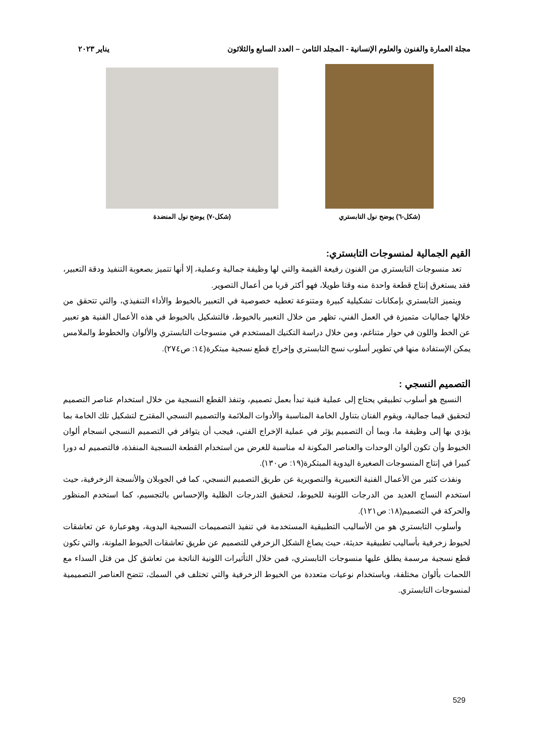مجلة العمارة والفنون والعلوم الإنسانية - المجلد الثامن – العدد السابع والثلاثون يناير ٢٠٢٣
(شكل-٦) يوضح نول التابستري (شكل-٧) يوضح نول المنضدة
القيم الجمالية لمنسوجات التابستري:
تعد منسوجات التابستري من الفنون رفيعة القيمة والتي لها وظيفة جمالية وعملية، إلا أنها تتميز بصعوبة التنفيذ ودقة التعبير، فقد يستغرق إنتاج قطعة واحدة منه وقتا طويلا، فهو أكثر قربا من أعمال التصوير.
ويتميز التابستري بإمكانات تشكيلية كبيرة ومتنوعة تعطيه خصوصية في التعبير بالخيوط والأداء التنفيذي، والتي تتحقق من خلالها جماليات متميزة في العمل الفني، تظهر من خلال التعبير بالخيوط، فالتشكيل بالخيوط في هذه الأعمال الفنية هو تعبير عن الخط واللون في حوار متناغم، ومن خلال دراسة التكنيك المستخدم في منسوجات التابستري والألوان والخطوط والملامس يمكن الإستفادة منها في تطوير أسلوب نسج التابستري وإخراج قطع نسجية مبتكرة(١٤: ص٢٧٤).
التصميم النسجي :
النسيج هو أسلوب تطبيقي يحتاج إلى عملية فنية تبدأ بعمل تصميم، وتنفذ القطع النسجية من خلال استخدام عناصر التصميم لتحقيق قيما جمالية، ويقوم الفنان بتناول الخامة المناسبة والأدوات الملائمة والتصميم النسجي المقترح لتشكيل تلك الخامة بما يؤدي بها إلى وظيفة ما، وبما أن التصميم يؤثر في عملية الإخراج الفني، فيجب أن يتوافر في التصميم النسجي انسجام ألوان الخيوط وأن تكون ألوان الوحدات والعناصر المكونة له مناسبة للغرض من استخدام القطعة النسجية المنفذة، فالتصميم له دورا كبيرا في إنتاج المنسوجات الصغيرة اليدوية المبتكرة(١٩: ص١٣٠).
ونفذت كثير من الأعمال الفنية التعبيرية والتصويرية عن طريق التصميم النسجي، كما في الجوبلان والأنسجة الزخرفية، حيث استخدم النساج العديد من الدرجات اللونية للخيوط، لتحقيق التدرجات الظلية والإحساس بالتجسيم، كما استخدم المنظور والحركة في التصميم(١٨: ص١٢١).
وأسلوب التابستري هو من الأساليب التطبيقية المستخدمة في تنفيذ التصميمات النسجية اليدوية، وهوعبارة عن تعاشقات لخيوط زخرفية بأساليب تطبيقية حديثة، حيث يصاغ الشكل الزخرفي للتصميم عن طريق تعاشقات الخيوط الملونة، والتي تكون قطع نسجية مرسمة يطلق عليها منسوجات التابستري، فمن خلال التأثيرات اللونية الناتجة من تعاشق كل من فتل السداء مع اللحمات بألوان مختلفة، وباستخدام نوعيات متعددة من الخيوط الزخرفية والتي تختلف في السمك، تتضح العناصر التصميمية لمنسوجات التابستري.
529